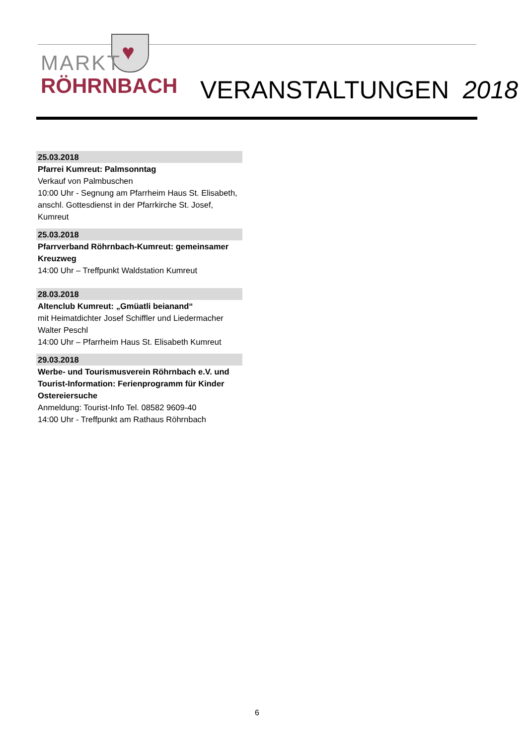♥
MARKT
RÖHRNBACH
VERANSTALTUNGEN 2018
25.03.2018
Pfarrei Kumreut: Palmsonntag
Verkauf von Palmbuschen
10:00 Uhr - Segnung am Pfarrheim Haus St. Elisabeth, anschl. Gottesdienst in der Pfarrkirche St. Josef, Kumreut
25.03.2018
Pfarrverband Röhrnbach-Kumreut: gemeinsamer Kreuzweg
14:00 Uhr – Treffpunkt Waldstation Kumreut
28.03.2018
Altenclub Kumreut: „Gmüatli beianand“
mit Heimatdichter Josef Schiffler und Liedermacher Walter Peschl
14:00 Uhr – Pfarrheim Haus St. Elisabeth Kumreut
29.03.2018
Werbe- und Tourismusverein Röhrnbach e.V. und Tourist-Information: Ferienprogramm für Kinder Ostereiersuche
Anmeldung: Tourist-Info Tel. 08582 9609-40
14:00 Uhr - Treffpunkt am Rathaus Röhrnbach
6